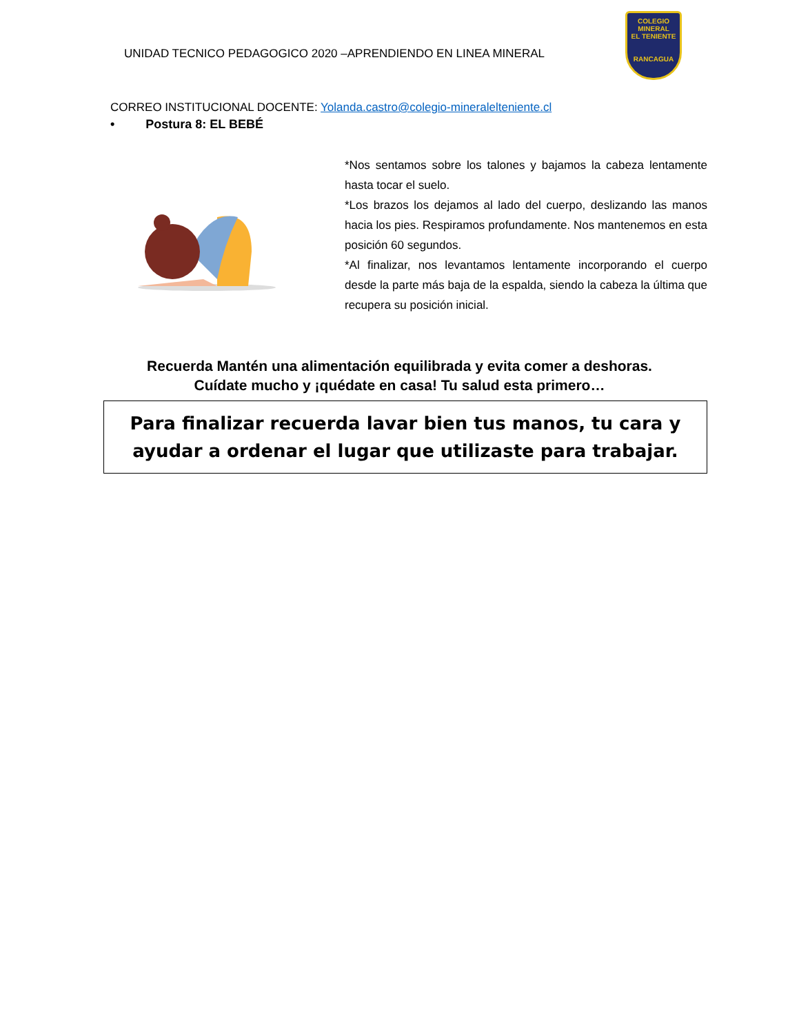UNIDAD TECNICO PEDAGOGICO 2020 –APRENDIENDO EN LINEA MINERAL
COLEGIO
MINERAL
EL TENIENTE
RANCAGUA
CORREO INSTITUCIONAL DOCENTE: Yolanda.castro@colegio-mineralelteniente.cl
• Postura 8: EL BEBÉ
*Nos sentamos sobre los talones y bajamos la cabeza lentamente hasta tocar el suelo.
*Los brazos los dejamos al lado del cuerpo, deslizando las manos hacia los pies. Respiramos profundamente. Nos mantenemos en esta posición 60 segundos.
*Al finalizar, nos levantamos lentamente incorporando el cuerpo desde la parte más baja de la espalda, siendo la cabeza la última que recupera su posición inicial.
Recuerda Mantén una alimentación equilibrada y evita comer a deshoras.
Cuídate mucho y ¡quédate en casa! Tu salud esta primero…
Para finalizar recuerda lavar bien tus manos, tu cara y
ayudar a ordenar el lugar que utilizaste para trabajar.